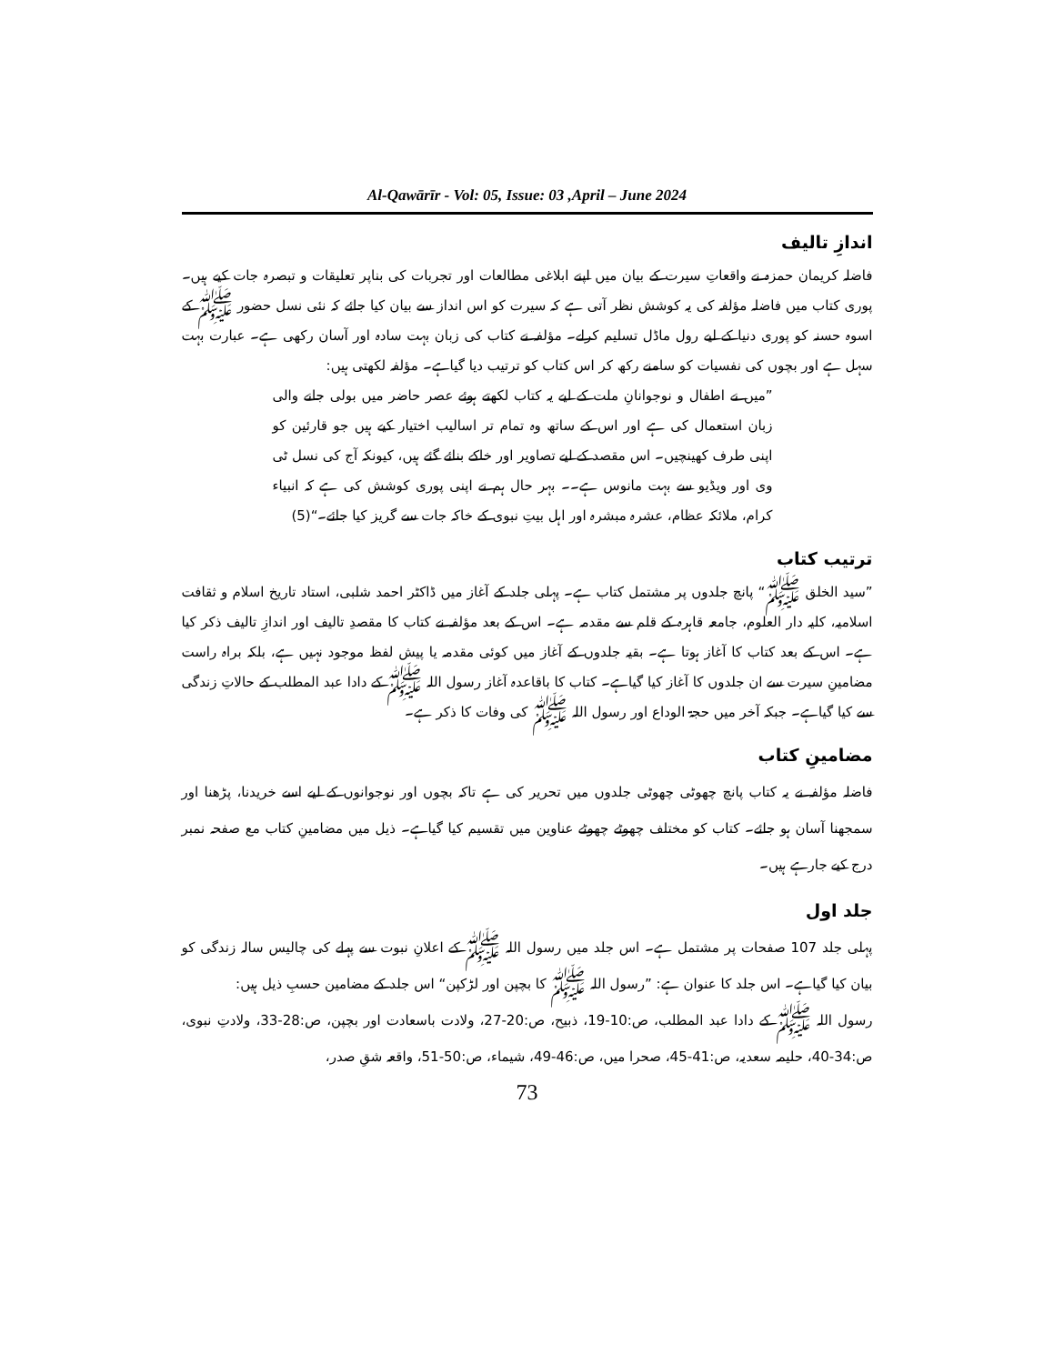Al-Qawārīr - Vol: 05, Issue: 03 ,April – June 2024
اندازِ تالیف
فاضلہ کریمان حمزہ نے واقعاتِ سیرت کے بیان میں اپنے ابلاغی مطالعات اور تجربات کی بناپر تعلیقات و تبصرہ جات کیے ہیں۔ پوری کتاب میں فاضلہ مؤلفہ کی یہ کوشش نظر آتی ہے کہ سیرت کو اس انداز سے بیان کیا جائے کہ نئی نسل حضور ﷺ کے اسوہ حسنہ کو پوری دنیا کے لیے رول ماڈل تسلیم کرلے۔ مؤلفہ نے کتاب کی زبان بہت سادہ اور آسان رکھی ہے۔ عبارت بہت سہل ہے اور بچوں کی نفسیات کو سامنے رکھ کر اس کتاب کو ترتیب دیا گیاہے۔ مؤلفہ لکھتی ہیں:
”میں نے اطفال و نوجوانانِ ملت کے لیے یہ کتاب لکھتے ہوئے عصر حاضر میں بولی جانے والی زبان استعمال کی ہے اور اس کے ساتھ وہ تمام تر اسالیب اختیار کیے ہیں جو قارئین کو اپنی طرف کھینچیں۔ اس مقصد کے لیے تصاویر اور خاکے بنائے گئے ہیں، کیونکہ آج کی نسل ٹی وی اور ویڈیو سے بہت مانوس ہے۔۔ بہر حال ہم نے اپنی پوری کوشش کی ہے کہ انبیاء کرام، ملائکہ عظام، عشرہ مبشرہ اور اہل بیتِ نبوی کے خاکہ جات سے گریز کیا جائے۔“(5)
ترتیب کتاب
”سید الخلق ﷺ“ پانچ جلدوں پر مشتمل کتاب ہے۔ پہلی جلد کے آغاز میں ڈاکٹر احمد شلبی، استاد تاریخ اسلام و ثقافت اسلامیہ، کلیہ دار العلوم، جامعہ قاہرہ کے قلم سے مقدمہ ہے۔ اس کے بعد مؤلفہ نے کتاب کا مقصدِ تالیف اور اندازِ تالیف ذکر کیا ہے۔ اس کے بعد کتاب کا آغاز ہوتا ہے۔ بقیہ جلدوں کے آغاز میں کوئی مقدمہ یا پیش لفظ موجود نہیں ہے، بلکہ براہ راست مضامینِ سیرت سے ان جلدوں کا آغاز کیا گیاہے۔ کتاب کا باقاعدہ آغاز رسول اللہ ﷺ کے دادا عبد المطلب کے حالاتِ زندگی سے کیا گیاہے۔ جبکہ آخر میں حجۃ الوداع اور رسول اللہ ﷺ کی وفات کا ذکر ہے۔
مضامینِ کتاب
فاضلہ مؤلفہ نے یہ کتاب پانچ چھوٹی چھوٹی جلدوں میں تحریر کی ہے تاکہ بچوں اور نوجوانوں کے لیے اسے خریدنا، پڑھنا اور سمجھنا آسان ہو جائے۔ کتاب کو مختلف چھوٹے چھوٹے عناوین میں تقسیم کیا گیاہے۔ ذیل میں مضامینِ کتاب مع صفحہ نمبر درج کیے جارہے ہیں۔
جلد اول
پہلی جلد 107 صفحات پر مشتمل ہے۔ اس جلد میں رسول اللہ ﷺ کے اعلانِ نبوت سے پہلے کی چالیس سالہ زندگی کو بیان کیا گیاہے۔ اس جلد کا عنوان ہے: ”رسول اللہ ﷺ کا بچپن اور لڑکپن“ اس جلد کے مضامین حسبِ ذیل ہیں:
رسول اللہ ﷺ کے دادا عبد المطلب، ص:10-19، ذبیح، ص:20-27، ولادت باسعادت اور بچپن، ص:28-33، ولادتِ نبوی، ص:34-40، حلیمہ سعدیہ، ص:41-45، صحرا میں، ص:46-49، شیماء، ص:50-51، واقعہ شقِ صدر،
73